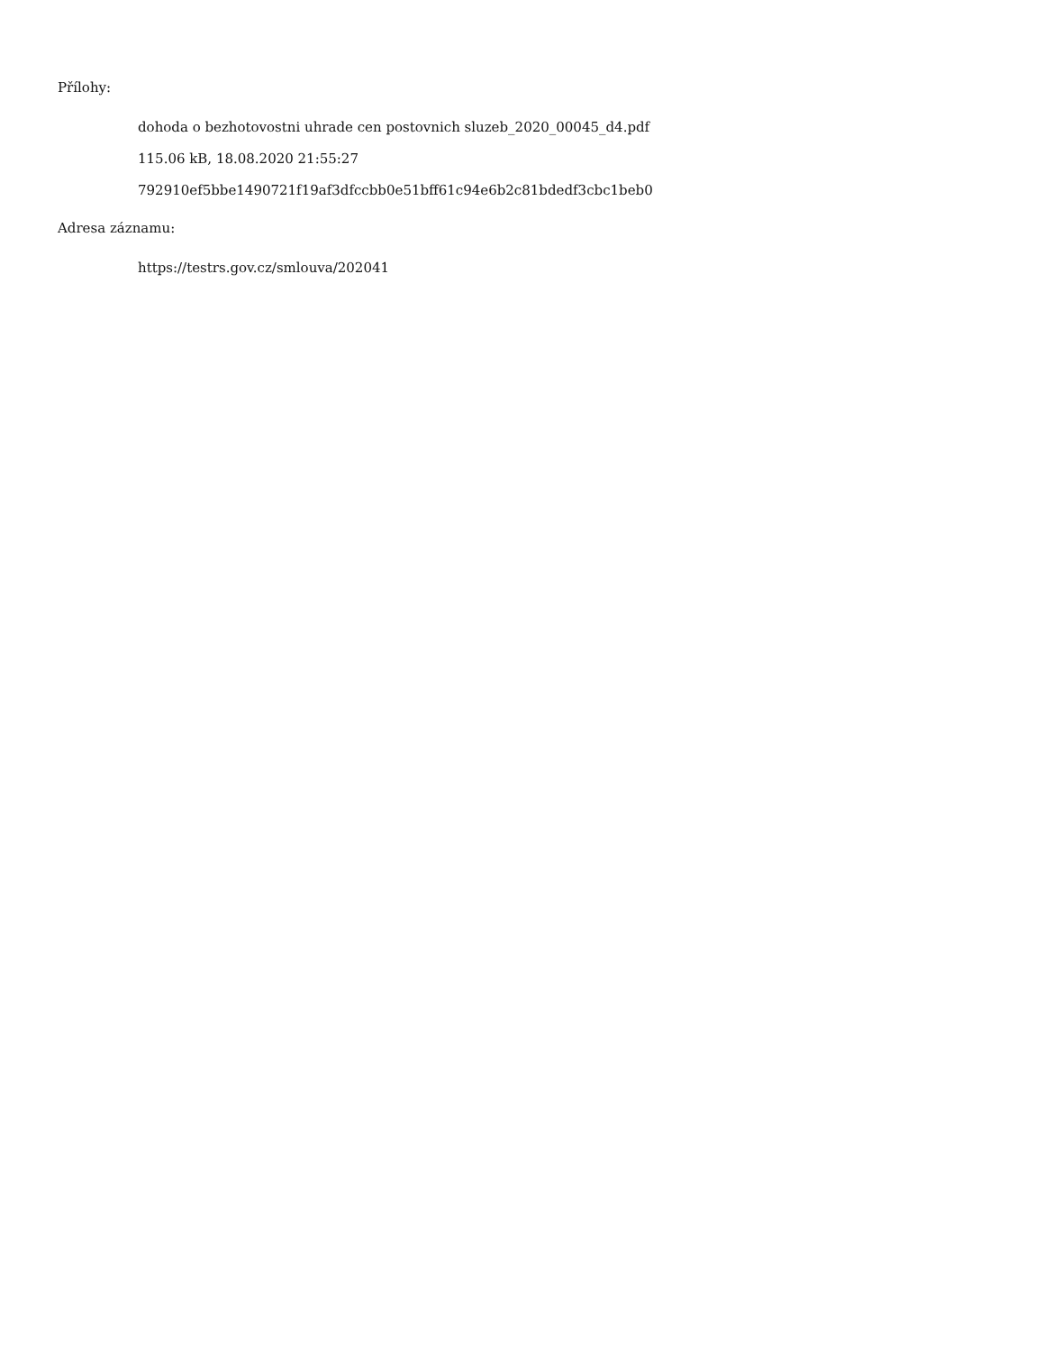Přílohy:
dohoda o bezhotovostni uhrade cen postovnich sluzeb_2020_00045_d4.pdf
115.06 kB, 18.08.2020 21:55:27
792910ef5bbe1490721f19af3dfccbb0e51bff61c94e6b2c81bdedf3cbc1beb0
Adresa záznamu:
https://testrs.gov.cz/smlouva/202041